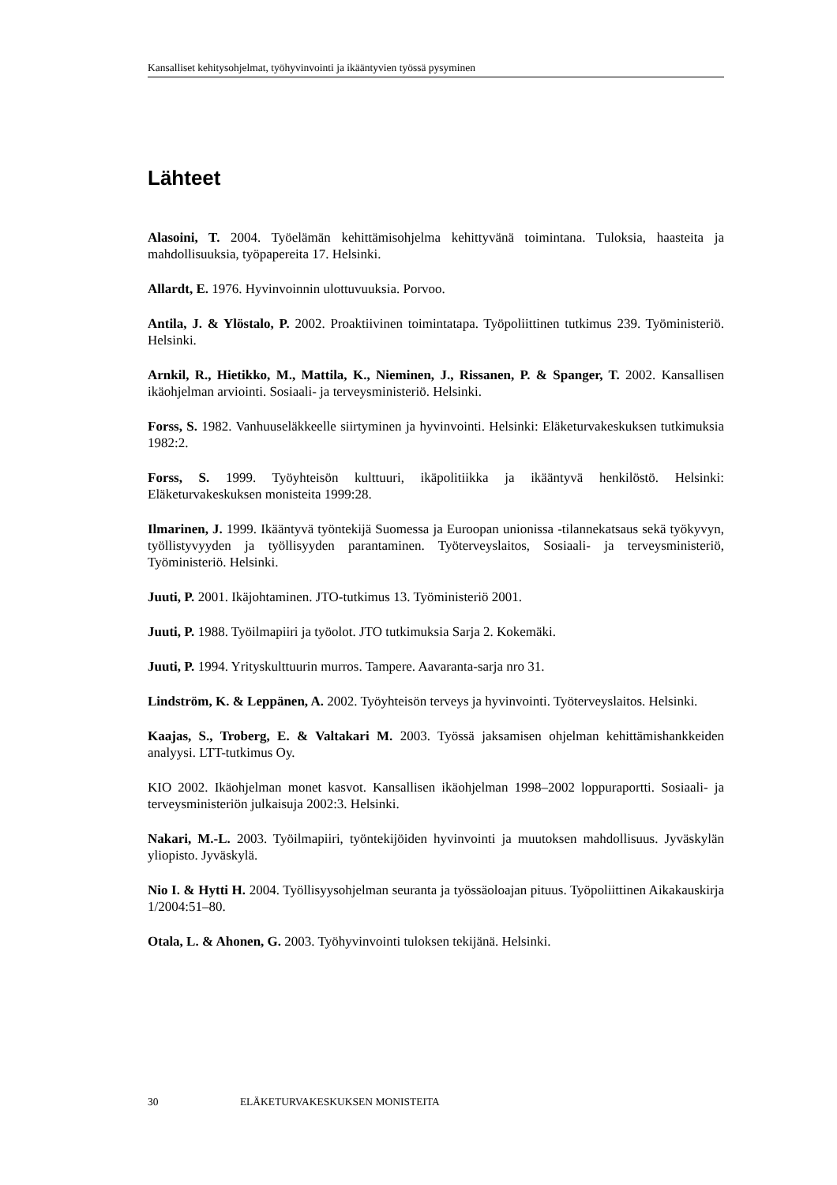Kansalliset kehitysohjelmat, työhyvinvointi ja ikääntyvien työssä pysyminen
Lähteet
Alasoini, T. 2004. Työelämän kehittämisohjelma kehittyvänä toimintana. Tuloksia, haasteita ja mahdollisuuksia, työpapereita 17. Helsinki.
Allardt, E. 1976. Hyvinvoinnin ulottuvuuksia. Porvoo.
Antila, J. & Ylöstalo, P. 2002. Proaktiivinen toimintatapa. Työpoliittinen tutkimus 239. Työministeriö. Helsinki.
Arnkil, R., Hietikko, M., Mattila, K., Nieminen, J., Rissanen, P. & Spanger, T. 2002. Kansallisen ikäohjelman arviointi. Sosiaali- ja terveysministeriö. Helsinki.
Forss, S. 1982. Vanhuuseläkkeelle siirtyminen ja hyvinvointi. Helsinki: Eläketurvakeskuksen tutkimuksia 1982:2.
Forss, S. 1999. Työyhteisön kulttuuri, ikäpolitiikka ja ikääntyvä henkilöstö. Helsinki: Eläketurvakeskuksen monisteita 1999:28.
Ilmarinen, J. 1999. Ikääntyvä työntekijä Suomessa ja Euroopan unionissa -tilannekatsaus sekä työkyvyn, työllistyvyyden ja työllisyyden parantaminen. Työterveyslaitos, Sosiaali- ja terveysministeriö, Työministeriö. Helsinki.
Juuti, P. 2001. Ikäjohtaminen. JTO-tutkimus 13. Työministeriö 2001.
Juuti, P. 1988. Työilmapiiri ja työolot. JTO tutkimuksia Sarja 2. Kokemäki.
Juuti, P. 1994. Yrityskulttuurin murros. Tampere. Aavaranta-sarja nro 31.
Lindström, K. & Leppänen, A. 2002. Työyhteisön terveys ja hyvinvointi. Työterveyslaitos. Helsinki.
Kaajas, S., Troberg, E. & Valtakari M. 2003. Työssä jaksamisen ohjelman kehittämishankkeiden analyysi. LTT-tutkimus Oy.
KIO 2002. Ikäohjelman monet kasvot. Kansallisen ikäohjelman 1998–2002 loppuraportti. Sosiaali- ja terveysministeriön julkaisuja 2002:3. Helsinki.
Nakari, M.-L. 2003. Työilmapiiri, työntekijöiden hyvinvointi ja muutoksen mahdollisuus. Jyväskylän yliopisto. Jyväskylä.
Nio I. & Hytti H. 2004. Työllisyysohjelman seuranta ja työssäoloajan pituus. Työpoliittinen Aikakauskirja 1/2004:51–80.
Otala, L. & Ahonen, G. 2003. Työhyvinvointi tuloksen tekijänä. Helsinki.
30 ELÄKETURVAKESKUKSEN MONISTEITA